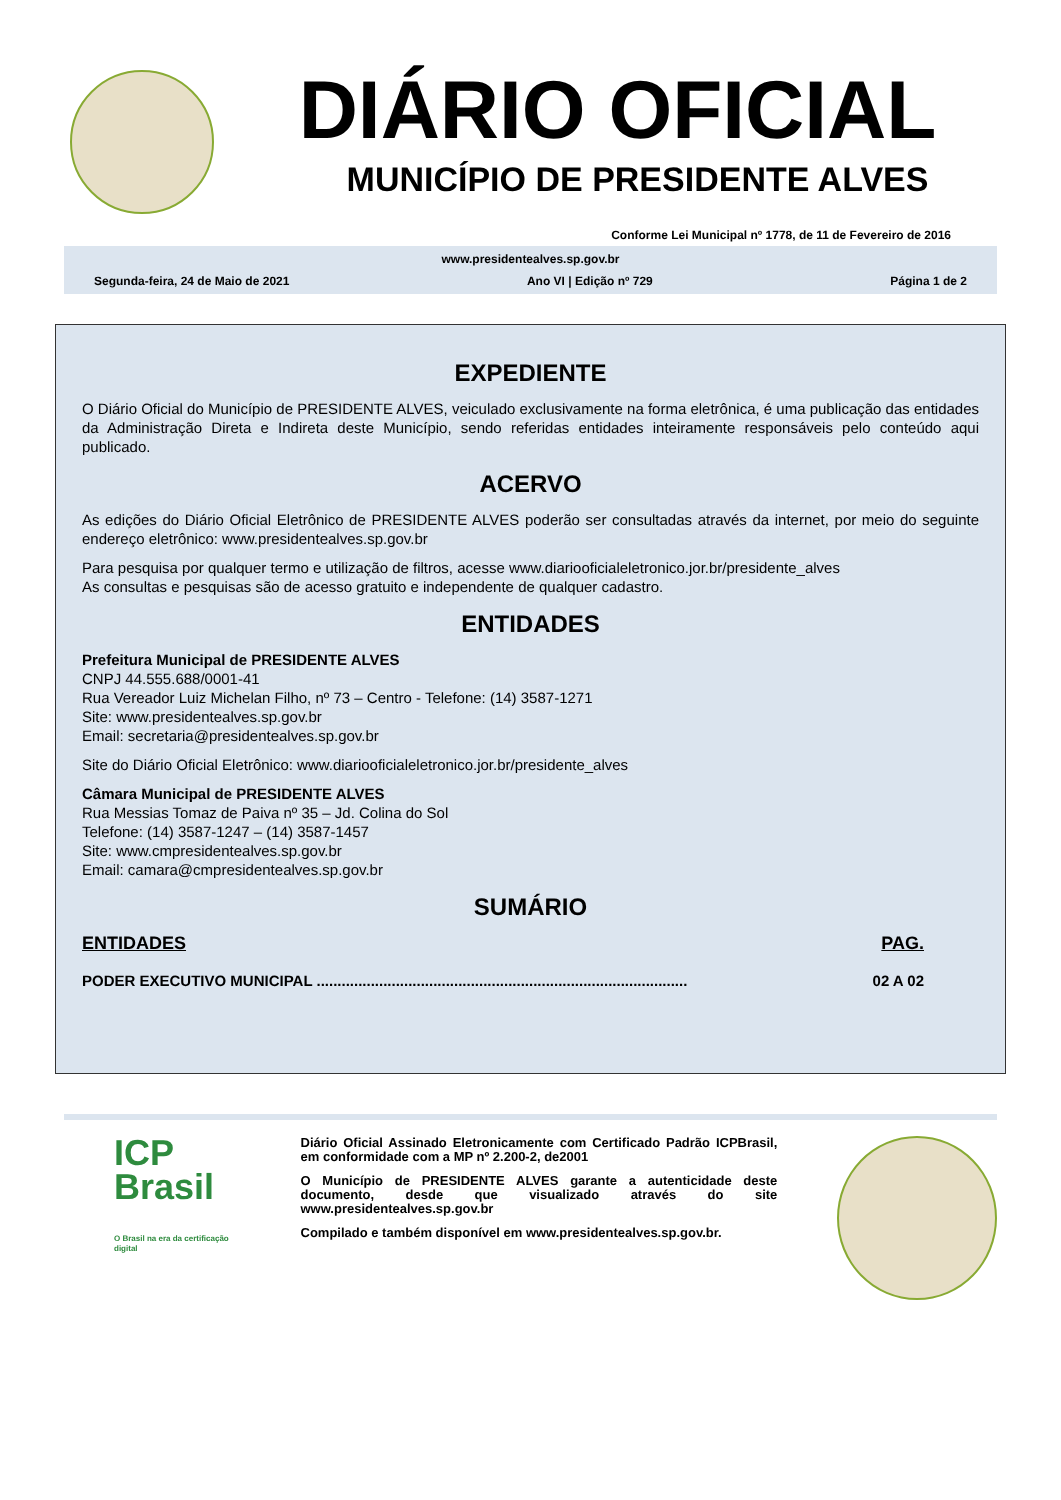DIÁRIO OFICIAL
MUNICÍPIO DE PRESIDENTE ALVES
Conforme Lei Municipal nº 1778, de 11 de Fevereiro de 2016
www.presidentealves.sp.gov.br
Segunda-feira, 24 de Maio de 2021 Ano VI | Edição nº 729 Página 1 de 2
EXPEDIENTE
O Diário Oficial do Município de PRESIDENTE ALVES, veiculado exclusivamente na forma eletrônica, é uma publicação das entidades da Administração Direta e Indireta deste Município, sendo referidas entidades inteiramente responsáveis pelo conteúdo aqui publicado.
ACERVO
As edições do Diário Oficial Eletrônico de PRESIDENTE ALVES poderão ser consultadas através da internet, por meio do seguinte endereço eletrônico: www.presidentealves.sp.gov.br
Para pesquisa por qualquer termo e utilização de filtros, acesse www.diariooficialeletronico.jor.br/presidente_alves
As consultas e pesquisas são de acesso gratuito e independente de qualquer cadastro.
ENTIDADES
Prefeitura Municipal de PRESIDENTE ALVES
CNPJ 44.555.688/0001-41
Rua Vereador Luiz Michelan Filho, nº 73 – Centro - Telefone: (14) 3587-1271
Site: www.presidentealves.sp.gov.br
Email: secretaria@presidentealves.sp.gov.br
Site do Diário Oficial Eletrônico: www.diariooficialeletronico.jor.br/presidente_alves
Câmara Municipal de PRESIDENTE ALVES
Rua Messias Tomaz de Paiva nº 35 – Jd. Colina do Sol
Telefone: (14) 3587-1247 – (14) 3587-1457
Site: www.cmpresidentealves.sp.gov.br
Email: camara@cmpresidentealves.sp.gov.br
SUMÁRIO
ENTIDADES PAG.
PODER EXECUTIVO MUNICIPAL ......................................................................................... 02 A 02
ICP
Brasil
O Brasil na era da certificação digital
Diário Oficial Assinado Eletronicamente com Certificado Padrão ICPBrasil, em conformidade com a MP nº 2.200-2, de2001
O Município de PRESIDENTE ALVES garante a autenticidade deste documento, desde que visualizado através do site www.presidentealves.sp.gov.br
Compilado e também disponível em www.presidentealves.sp.gov.br.